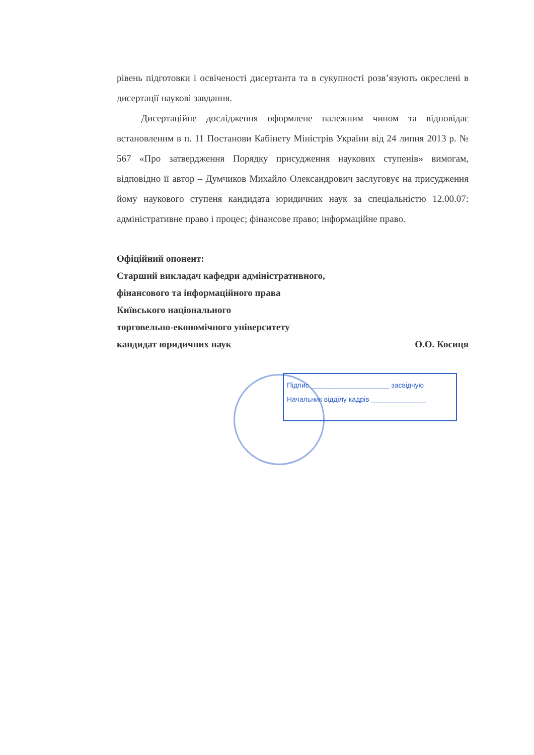рівень підготовки і освіченості дисертанта та в сукупності розв’язують окреслені в дисертації наукові завдання.
Дисертаційне дослідження оформлене належним чином та відповідає встановленим в п. 11 Постанови Кабінету Міністрів України від 24 липня 2013 р. № 567 «Про затвердження Порядку присудження наукових ступенів» вимогам, відповідно її автор – Думчиков Михайло Олександрович заслуговує на присудження йому наукового ступеня кандидата юридичних наук за спеціальністю 12.00.07: адміністративне право і процес; фінансове право; інформаційне право.
Офіційний опонент:
Старший викладач кафедри адміністративного,
фінансового та інформаційного права
Київського національного
торговельно-економічного університету
кандидат юридичних наук О.О. Косиця
Підпис ____________________ засвідчую
Начальник відділу кадрів ______________